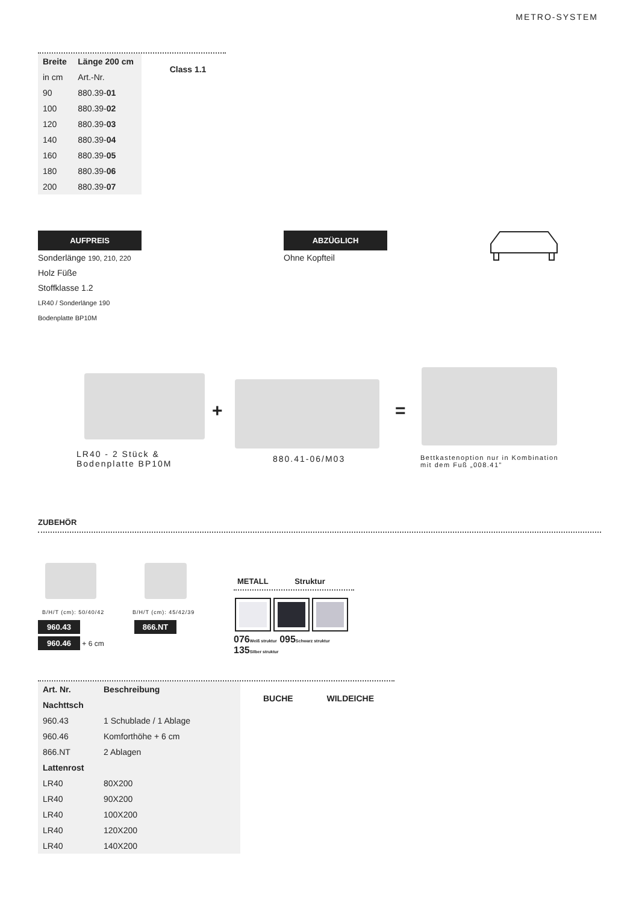METRO-SYSTEM
| Breite | Länge 200 cm |
| --- | --- |
| in cm | Art.-Nr. |
| 90 | 880.39- 01 |
| 100 | 880.39- 02 |
| 120 | 880.39- 03 |
| 140 | 880.39- 04 |
| 160 | 880.39- 05 |
| 180 | 880.39- 06 |
| 200 | 880.39- 07 |
Class 1.1
AUFPREIS
Sonderlänge 190, 210, 220
Holz Füße
Stoffklasse 1.2
LR40 / Sonderlänge 190
Bodenplatte BP10M
ABZÜGLICH
Ohne Kopfteil
+ =
LR40 - 2 Stück &
Bodenplatte BP10M
880.41-06/M03
Bettkastenoption nur in Kombination
mit dem Fuß „008.41”
ZUBEHÖR
B/H/T (cm): 50/40/42 B/H/T (cm): 45/42/39
960.43
960.46 + 6 cm
866.NT
METALL Struktur
076Weiß struktur 095Schwarz struktur 135Silber struktur
| Art. Nr. | Beschreibung |
| --- | --- |
| Nachttsch | |
| 960.43 | 1 Schublade / 1 Ablage |
| 960.46 | Komforthöhe + 6 cm |
| 866.NT | 2 Ablagen |
| Lattenrost | |
| LR40 | 80X200 |
| LR40 | 90X200 |
| LR40 | 100X200 |
| LR40 | 120X200 |
| LR40 | 140X200 |
BUCHE WILDEICHE